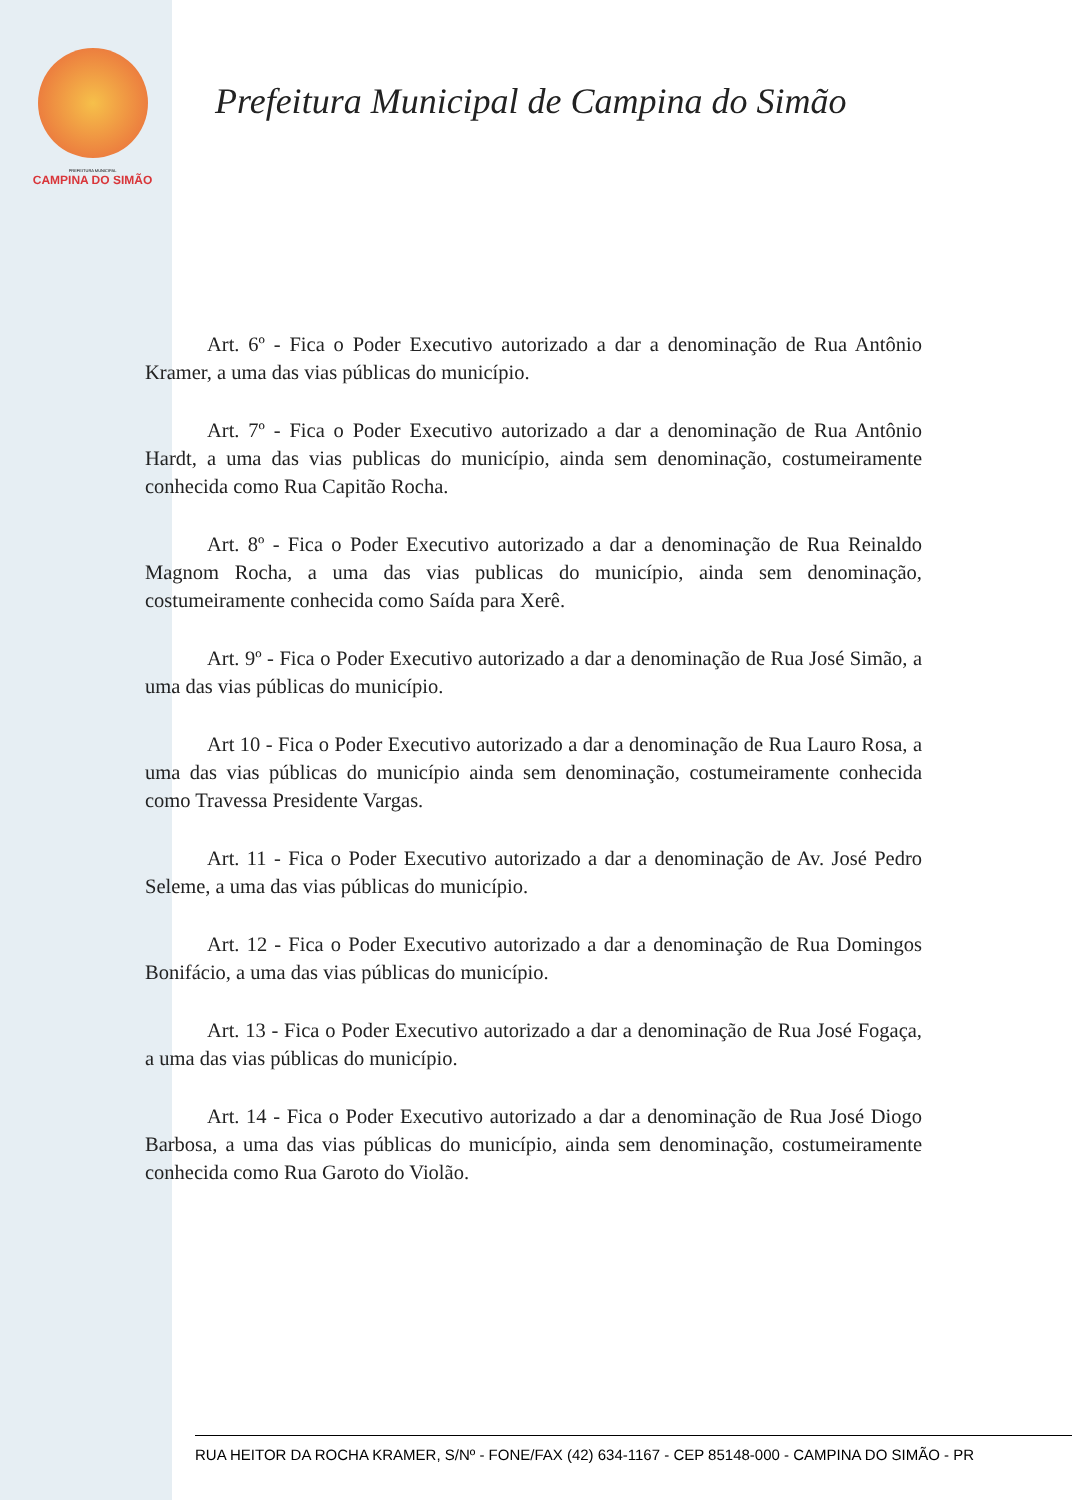PREFEITURA MUNICIPAL
CAMPINA DO SIMÃO
Prefeitura Municipal de Campina do Simão
Art. 6º - Fica o Poder Executivo autorizado a dar a denominação de Rua Antônio Kramer, a uma das vias públicas do município.
Art. 7º - Fica o Poder Executivo autorizado a dar a denominação de Rua Antônio Hardt, a uma das vias publicas do município, ainda sem denominação, costumeiramente conhecida como Rua Capitão Rocha.
Art. 8º - Fica o Poder Executivo autorizado a dar a denominação de Rua Reinaldo Magnom Rocha, a uma das vias publicas do município, ainda sem denominação, costumeiramente conhecida como Saída para Xerê.
Art. 9º - Fica o Poder Executivo autorizado a dar a denominação de Rua José Simão, a uma das vias públicas do município.
Art 10 - Fica o Poder Executivo autorizado a dar a denominação de Rua Lauro Rosa, a uma das vias públicas do município ainda sem denominação, costumeiramente conhecida como Travessa Presidente Vargas.
Art. 11 - Fica o Poder Executivo autorizado a dar a denominação de Av. José Pedro Seleme, a uma das vias públicas do município.
Art. 12 - Fica o Poder Executivo autorizado a dar a denominação de Rua Domingos Bonifácio, a uma das vias públicas do município.
Art. 13 - Fica o Poder Executivo autorizado a dar a denominação de Rua José Fogaça, a uma das vias públicas do município.
Art. 14 - Fica o Poder Executivo autorizado a dar a denominação de Rua José Diogo Barbosa, a uma das vias públicas do município, ainda sem denominação, costumeiramente conhecida como Rua Garoto do Violão.
RUA HEITOR DA ROCHA KRAMER, S/Nº - FONE/FAX (42) 634-1167 - CEP 85148-000 - CAMPINA DO SIMÃO - PR